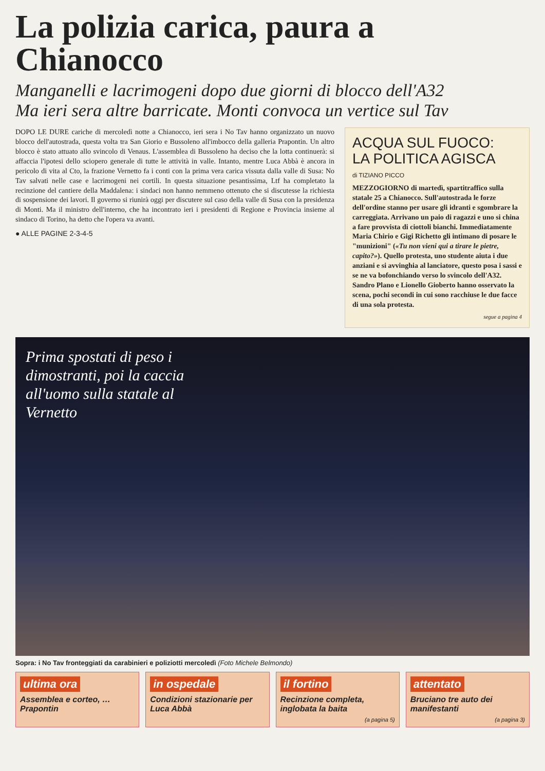La polizia carica, paura a Chianocco
Manganelli e lacrimogeni dopo due giorni di blocco dell'A32
Ma ieri sera altre barricate. Monti convoca un vertice sul Tav
DOPO LE DURE cariche di mercoledì notte a Chianocco, ieri sera i No Tav hanno organizzato un nuovo blocco dell'autostrada, questa volta tra San Giorio e Bussoleno all'imbocco della galleria Prapontin. Un altro blocco è stato attuato allo svincolo di Venaus. L'assemblea di Bussoleno ha deciso che la lotta continuerà: si affaccia l'ipotesi dello sciopero generale di tutte le attività in valle. Intanto, mentre Luca Abbà è ancora in pericolo di vita al Cto, la frazione Vernetto fa i conti con la prima vera carica vissuta dalla valle di Susa: No Tav salvati nelle case e lacrimogeni nei cortili. In questa situazione pesantissima, Ltf ha completato la recinzione del cantiere della Maddalena: i sindaci non hanno nemmeno ottenuto che si discutesse la richiesta di sospensione dei lavori. Il governo si riunirà oggi per discutere sul caso della valle di Susa con la presidenza di Monti. Ma il ministro dell'interno, che ha incontrato ieri i presidenti di Regione e Provincia insieme al sindaco di Torino, ha detto che l'opera va avanti.
● ALLE PAGINE 2-3-4-5
ACQUA SUL FUOCO:
LA POLITICA AGISCA
di TIZIANO PICCO
MEZZOGIORNO di martedì, spartitraffico sulla statale 25 a Chianocco. Sull'autostrada le forze dell'ordine stanno per usare gli idranti e sgombrare la carreggiata. Arrivano un paio di ragazzi e uno si china a fare provvista di ciottoli bianchi. Immediatamente Maria Chirio e Gigi Richetto gli intimano di posare le "munizioni" («Tu non vieni qui a tirare le pietre, capito?»). Quello protesta, uno studente aiuta i due anziani e si avvinghia al lanciatore, questo posa i sassi e se ne va bofonchiando verso lo svincolo dell'A32. Sandro Plano e Lionello Gioberto hanno osservato la scena, pochi secondi in cui sono racchiuse le due facce di una sola protesta.
segue a pagina 4
Prima spostati di peso i dimostranti, poi la caccia all'uomo sulla statale al Vernetto
Sopra: i No Tav fronteggiati da carabinieri e poliziotti mercoledì (Foto Michele Belmondo)
ultima ora
Assemblea e corteo, … Prapontin
in ospedale
Condizioni stazionarie per Luca Abbà
il fortino
Recinzione completa, inglobata la baita
(a pagina 5)
attentato
Bruciano tre auto dei manifestanti
(a pagina 3)